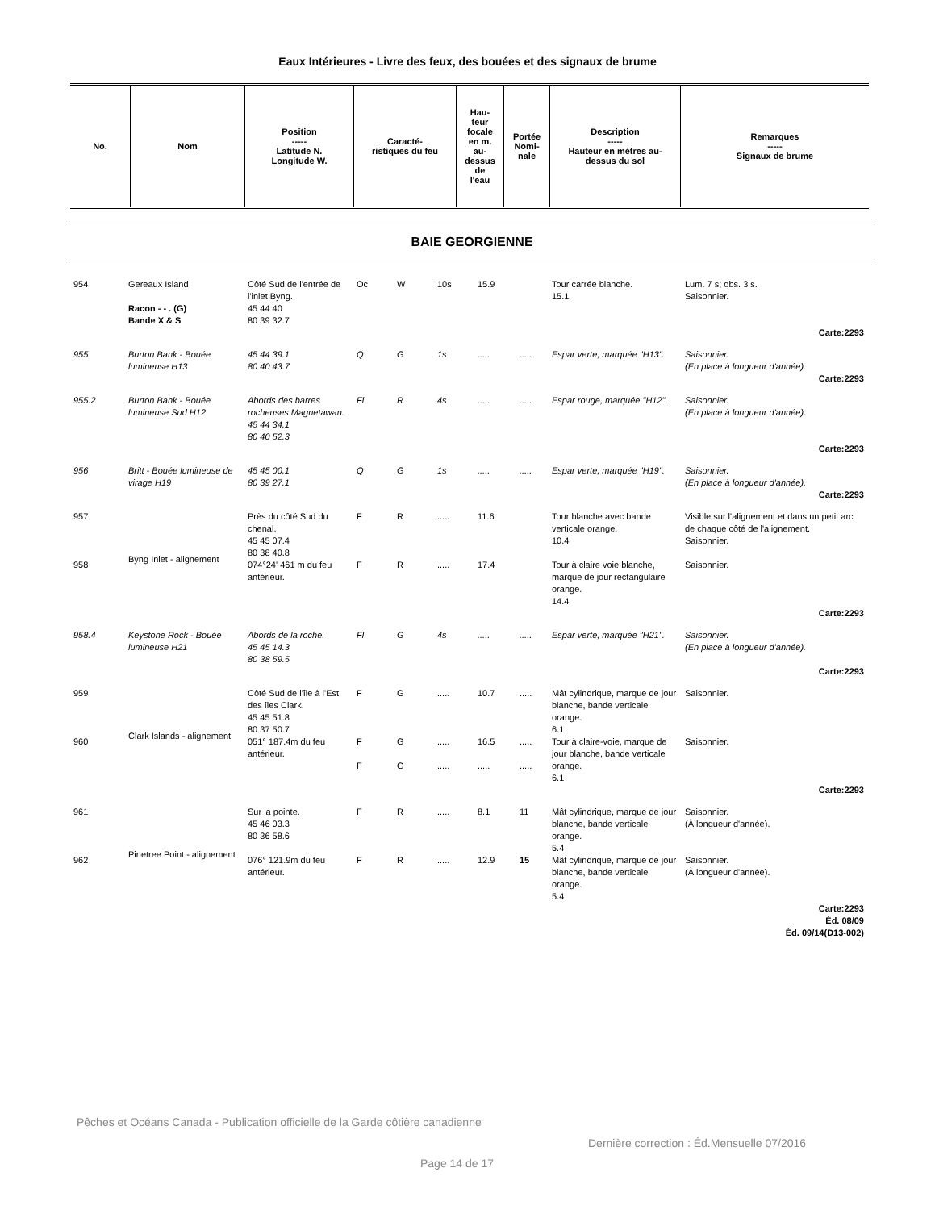Eaux Intérieures - Livre des feux, des bouées et des signaux de brume
| No. | Nom | Position ----- Latitude N. Longitude W. | Caracté- ristiques du feu | Hau- teur focale en m. au- dessus de l'eau | Portée Nomi- nale | Description ----- Hauteur en mètres au- dessus du sol | Remarques ----- Signaux de brume |
| --- | --- | --- | --- | --- | --- | --- | --- |
BAIE GEORGIENNE
| 954 | Gereaux Island Racon - - . (G) Bande X & S | Côté Sud de l'entrée de l'inlet Byng. 45 44 40 80 39 32.7 | Oc | W | 10s | 15.9 | | Tour carrée blanche. 15.1 | Lum. 7 s; obs. 3 s. Saisonnier. |
| Carte:2293 | | | | | | | | | |
| 955 | Burton Bank - Bouée lumineuse H13 | 45 44 39.1 80 40 43.7 | Q | G | 1s | ..... | ..... | Espar verte, marquée "H13". | Saisonnier. (En place à longueur d'année). |
| Carte:2293 | | | | | | | | | |
| 955.2 | Burton Bank - Bouée lumineuse Sud H12 | Abords des barres rocheuses Magnetawan. 45 44 34.1 80 40 52.3 | Fl | R | 4s | ..... | ..... | Espar rouge, marquée "H12". | Saisonnier. (En place à longueur d'année). |
| Carte:2293 | | | | | | | | | |
| 956 | Britt - Bouée lumineuse de virage H19 | 45 45 00.1 80 39 27.1 | Q | G | 1s | ..... | ..... | Espar verte, marquée "H19". | Saisonnier. (En place à longueur d'année). |
| Carte:2293 | | | | | | | | | |
| 957 | Byng Inlet - alignement | Près du côté Sud du chenal. 45 45 07.4 80 38 40.8 | F | R | ..... | 11.6 | | Tour blanche avec bande verticale orange. 10.4 | Visible sur l'alignement et dans un petit arc de chaque côté de l'alignement. Saisonnier. |
| 958 | | 074°24' 461 m du feu antérieur. | F | R | ..... | 17.4 | | Tour à claire voie blanche, marque de jour rectangulaire orange. 14.4 | Saisonnier. |
| Carte:2293 | | | | | | | | | |
| 958.4 | Keystone Rock - Bouée lumineuse H21 | Abords de la roche. 45 45 14.3 80 38 59.5 | Fl | G | 4s | ..... | ..... | Espar verte, marquée "H21". | Saisonnier. (En place à longueur d'année). |
| Carte:2293 | | | | | | | | | |
| 959 | Clark Islands - alignement | Côté Sud de l'île à l'Est des îles Clark. 45 45 51.8 80 37 50.7 | F | G | ..... | 10.7 | ..... | Mât cylindrique, marque de jour blanche, bande verticale orange. 6.1 | Saisonnier. |
| 960 | | 051° 187.4m du feu antérieur. | F F | G G | ..... ..... | 16.5 ..... | ..... ..... | Tour à claire-voie, marque de jour blanche, bande verticale orange. 6.1 | Saisonnier. |
| Carte:2293 | | | | | | | | | |
| 961 | Pinetree Point - alignement | Sur la pointe. 45 46 03.3 80 36 58.6 | F | R | ..... | 8.1 | 11 | Mât cylindrique, marque de jour blanche, bande verticale orange. 5.4 | Saisonnier. (À longueur d'année). |
| 962 | | 076° 121.9m du feu antérieur. | F | R | ..... | 12.9 | 15 | Mât cylindrique, marque de jour blanche, bande verticale orange. 5.4 | Saisonnier. (À longueur d'année). |
| Carte:2293 Éd. 08/09 Éd. 09/14(D13-002) | | | | | | | | | |
Pêches et Océans Canada - Publication officielle de la Garde côtière canadienne
Dernière correction : Éd.Mensuelle 07/2016
Page 14 de 17